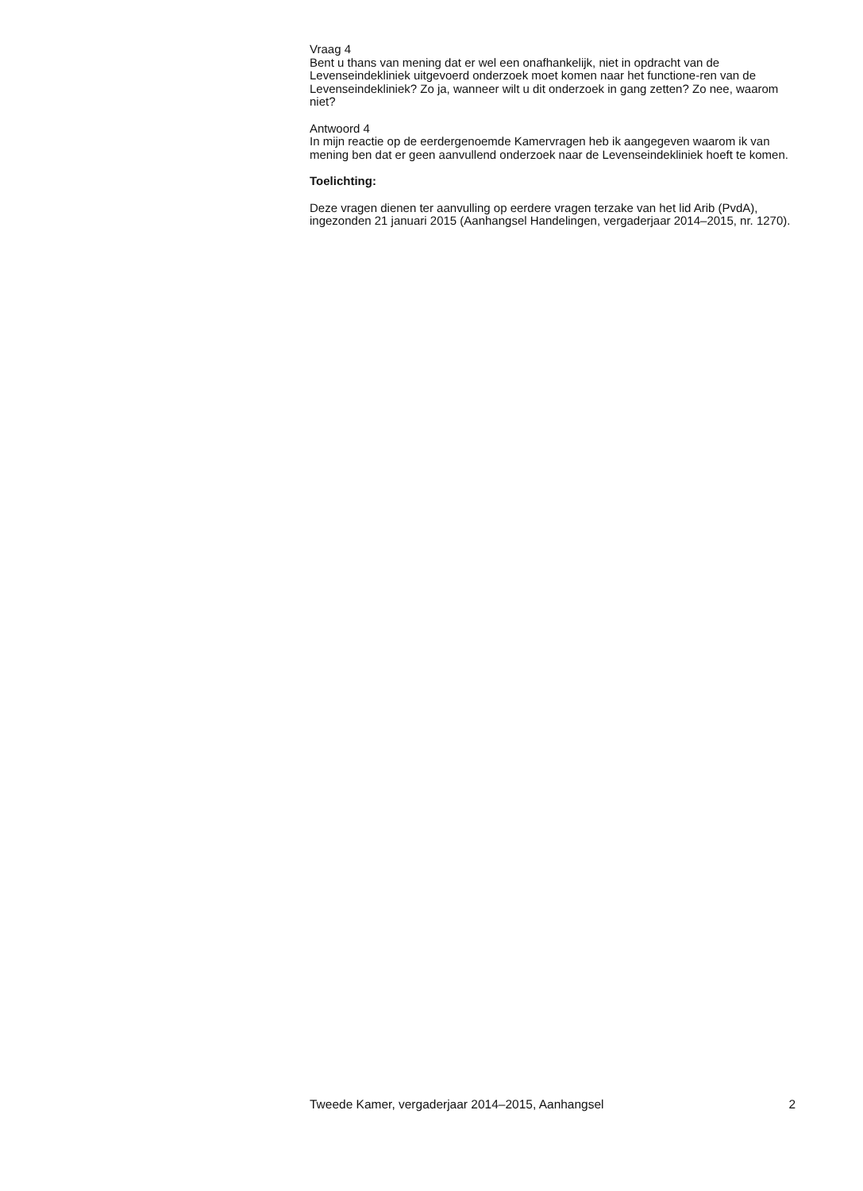Vraag 4
Bent u thans van mening dat er wel een onafhankelijk, niet in opdracht van de Levenseindekliniek uitgevoerd onderzoek moet komen naar het functione-ren van de Levenseindekliniek? Zo ja, wanneer wilt u dit onderzoek in gang zetten? Zo nee, waarom niet?
Antwoord 4
In mijn reactie op de eerdergenoemde Kamervragen heb ik aangegeven waarom ik van mening ben dat er geen aanvullend onderzoek naar de Levenseindekliniek hoeft te komen.
Toelichting:
Deze vragen dienen ter aanvulling op eerdere vragen terzake van het lid Arib (PvdA), ingezonden 21 januari 2015 (Aanhangsel Handelingen, vergaderjaar 2014–2015, nr. 1270).
Tweede Kamer, vergaderjaar 2014–2015, Aanhangsel 2